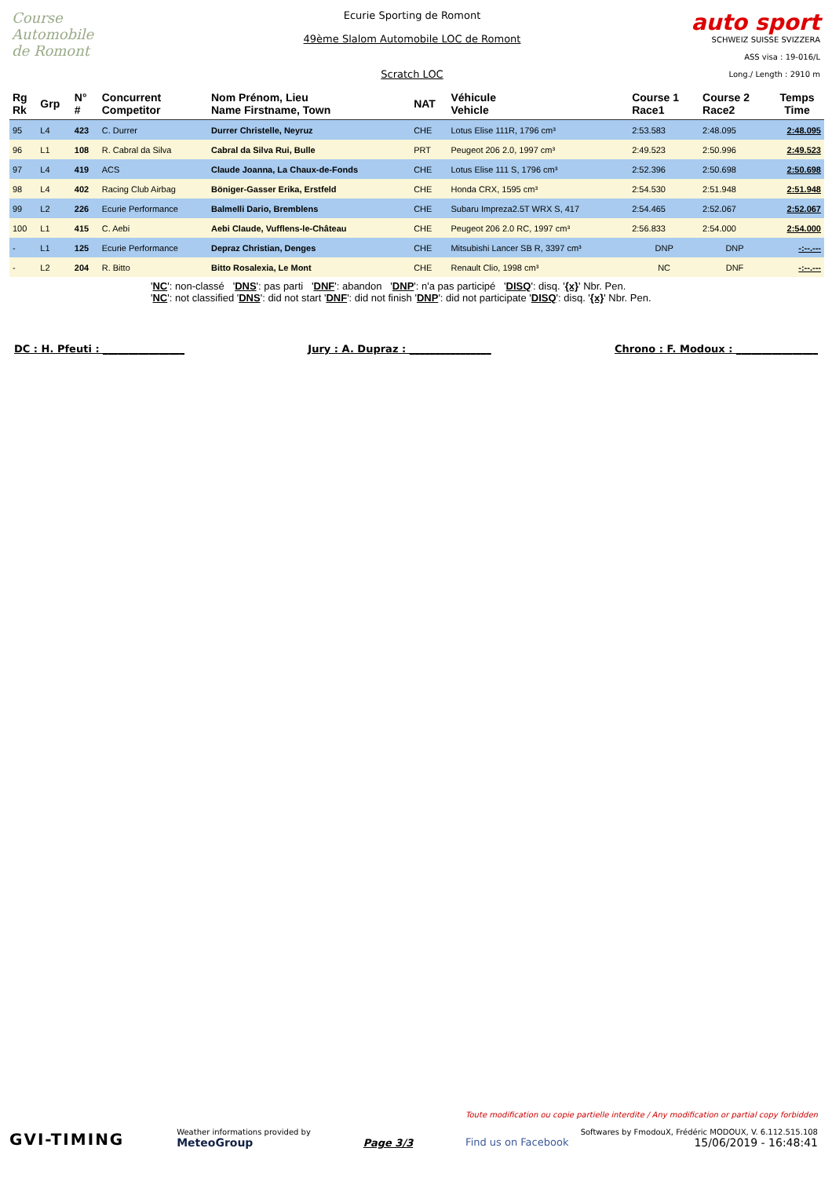Course Automobile
de Romont
Ecurie Sporting de Romont
49ème Slalom Automobile LOC de Romont
Scratch LOC
auto sport
SCHWEIZ SUISSE SVIZZERA
ASS visa : 19-016/L
Long./ Length : 2910 m
| Rg Rk | Grp | N° # | Concurrent Competitor | Nom Prénom, Lieu Name Firstname, Town | NAT | Véhicule Vehicle | Course 1 Race1 | Course 2 Race2 | Temps Time |
| --- | --- | --- | --- | --- | --- | --- | --- | --- | --- |
| 95 | L4 | 423 | C. Durrer | Durrer Christelle, Neyruz | CHE | Lotus Elise 111R, 1796 cm³ | 2:53.583 | 2:48.095 | 2:48.095 |
| 96 | L1 | 108 | R. Cabral da Silva | Cabral da Silva Rui, Bulle | PRT | Peugeot 206 2.0, 1997 cm³ | 2:49.523 | 2:50.996 | 2:49.523 |
| 97 | L4 | 419 | ACS | Claude Joanna, La Chaux-de-Fonds | CHE | Lotus Elise 111 S, 1796 cm³ | 2:52.396 | 2:50.698 | 2:50.698 |
| 98 | L4 | 402 | Racing Club Airbag | Böniger-Gasser Erika, Erstfeld | CHE | Honda CRX, 1595 cm³ | 2:54.530 | 2:51.948 | 2:51.948 |
| 99 | L2 | 226 | Ecurie Performance | Balmelli Dario, Bremblens | CHE | Subaru Impreza2.5T WRX S, 417 | 2:54.465 | 2:52.067 | 2:52.067 |
| 100 | L1 | 415 | C. Aebi | Aebi Claude, Vufflens-le-Château | CHE | Peugeot 206 2.0 RC, 1997 cm³ | 2:56.833 | 2:54.000 | 2:54.000 |
| - | L1 | 125 | Ecurie Performance | Depraz Christian, Denges | CHE | Mitsubishi Lancer SB R, 3397 cm³ | DNP | DNP | -:--.--- |
| - | L2 | 204 | R. Bitto | Bitto Rosalexia, Le Mont | CHE | Renault Clio, 1998 cm³ | NC | DNF | -:--.--- |
'NC': non-classé 'DNS': pas parti 'DNF': abandon 'DNP': n'a pas participé 'DISQ': disq. '{x}' Nbr. Pen.
'NC': not classified 'DNS': did not start 'DNF': did not finish 'DNP': did not participate 'DISQ': disq. '{x}' Nbr. Pen.
DC : H. Pfeuti : ________________ Jury : A. Dupraz : ________________ Chrono : F. Modoux : ________________
GVI-TIMING
Weather informations provided by
MeteoGroup
Page 3/3
Toute modification ou copie partielle interdite / Any modification or partial copy forbidden
Softwares by FmodouX, Frédéric MODOUX, V. 6.112.515.108
Find us on Facebook 15/06/2019 - 16:48:41